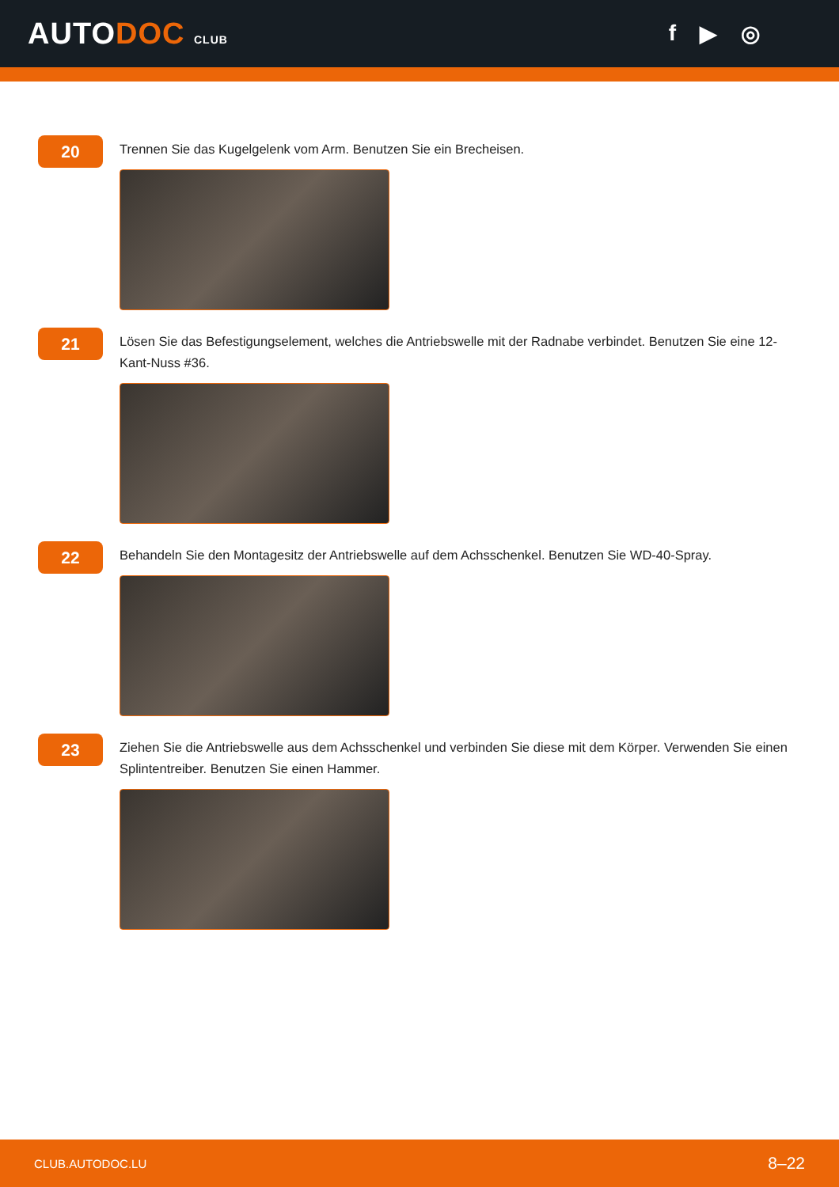AUTODOC CLUB
f ▶ ◎
20
Trennen Sie das Kugelgelenk vom Arm. Benutzen Sie ein Brecheisen.
21
Lösen Sie das Befestigungselement, welches die Antriebswelle mit der Radnabe verbindet. Benutzen Sie eine 12-Kant-Nuss #36.
22
Behandeln Sie den Montagesitz der Antriebswelle auf dem Achsschenkel. Benutzen Sie WD-40-Spray.
23
Ziehen Sie die Antriebswelle aus dem Achsschenkel und verbinden Sie diese mit dem Körper. Verwenden Sie einen Splintentreiber. Benutzen Sie einen Hammer.
CLUB.AUTODOC.LU 8–22